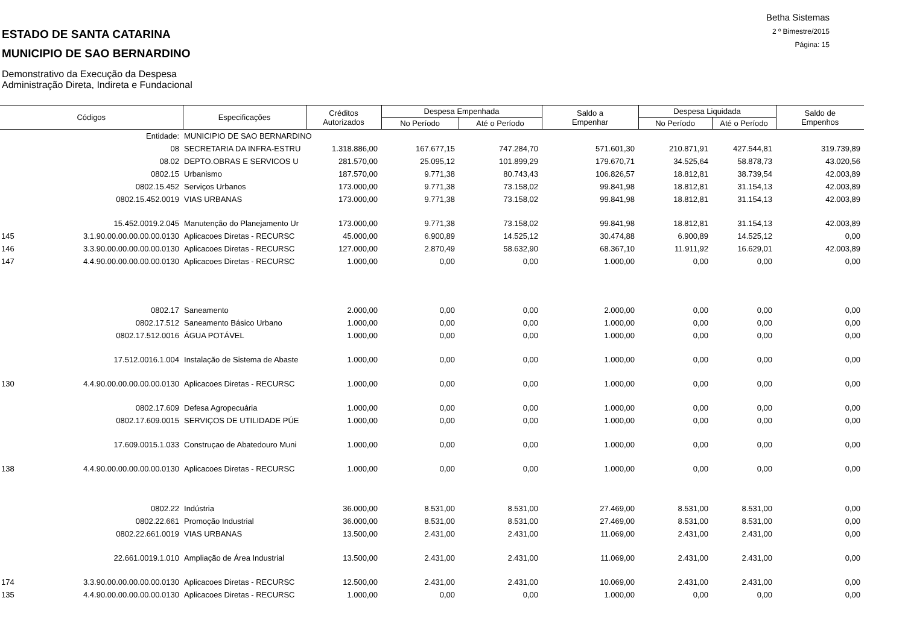Betha Sistemas
2 º Bimestre/2015
Página: 15
ESTADO DE SANTA CATARINA
MUNICIPIO DE SAO BERNARDINO
Demonstrativo da Execução da Despesa
Administração Direta, Indireta e Fundacional
| Códigos | | Especificações | Créditos Autorizados | Despesa Empenhada | | Saldo a Empenhar | Despesa Liquidada | | Saldo de Empenhos |
| --- | --- | --- | --- | --- | --- | --- | --- | --- | --- |
| | | | | No Período | Até o Período | | No Período | Até o Período | |
| | Entidade: | MUNICIPIO DE SAO BERNARDINO | | | | | | | |
| | 08 | SECRETARIA DA INFRA-ESTRU | 1.318.886,00 | 167.677,15 | 747.284,70 | 571.601,30 | 210.871,91 | 427.544,81 | 319.739,89 |
| | 08.02 | DEPTO.OBRAS E SERVICOS U | 281.570,00 | 25.095,12 | 101.899,29 | 179.670,71 | 34.525,64 | 58.878,73 | 43.020,56 |
| | 0802.15 | Urbanismo | 187.570,00 | 9.771,38 | 80.743,43 | 106.826,57 | 18.812,81 | 38.739,54 | 42.003,89 |
| | 0802.15.452 | Serviços Urbanos | 173.000,00 | 9.771,38 | 73.158,02 | 99.841,98 | 18.812,81 | 31.154,13 | 42.003,89 |
| | 0802.15.452.0019 | VIAS URBANAS | 173.000,00 | 9.771,38 | 73.158,02 | 99.841,98 | 18.812,81 | 31.154,13 | 42.003,89 |
| | 15.452.0019.2.045 | Manutenção do Planejamento Ur | 173.000,00 | 9.771,38 | 73.158,02 | 99.841,98 | 18.812,81 | 31.154,13 | 42.003,89 |
| 145 | 3.1.90.00.00.00.00.00.0130 | Aplicacoes Diretas - RECURSC | 45.000,00 | 6.900,89 | 14.525,12 | 30.474,88 | 6.900,89 | 14.525,12 | 0,00 |
| 146 | 3.3.90.00.00.00.00.00.0130 | Aplicacoes Diretas - RECURSC | 127.000,00 | 2.870,49 | 58.632,90 | 68.367,10 | 11.911,92 | 16.629,01 | 42.003,89 |
| 147 | 4.4.90.00.00.00.00.00.0130 | Aplicacoes Diretas - RECURSC | 1.000,00 | 0,00 | 0,00 | 1.000,00 | 0,00 | 0,00 | 0,00 |
| | 0802.17 | Saneamento | 2.000,00 | 0,00 | 0,00 | 2.000,00 | 0,00 | 0,00 | 0,00 |
| | 0802.17.512 | Saneamento Básico Urbano | 1.000,00 | 0,00 | 0,00 | 1.000,00 | 0,00 | 0,00 | 0,00 |
| | 0802.17.512.0016 | ÁGUA POTÁVEL | 1.000,00 | 0,00 | 0,00 | 1.000,00 | 0,00 | 0,00 | 0,00 |
| | 17.512.0016.1.004 | Instalação de Sistema de Abaste | 1.000,00 | 0,00 | 0,00 | 1.000,00 | 0,00 | 0,00 | 0,00 |
| 130 | 4.4.90.00.00.00.00.00.0130 | Aplicacoes Diretas - RECURSC | 1.000,00 | 0,00 | 0,00 | 1.000,00 | 0,00 | 0,00 | 0,00 |
| | 0802.17.609 | Defesa Agropecuária | 1.000,00 | 0,00 | 0,00 | 1.000,00 | 0,00 | 0,00 | 0,00 |
| | 0802.17.609.0015 | SERVIÇOS DE UTILIDADE PÚE | 1.000,00 | 0,00 | 0,00 | 1.000,00 | 0,00 | 0,00 | 0,00 |
| | 17.609.0015.1.033 | Construçao de Abatedouro Muni | 1.000,00 | 0,00 | 0,00 | 1.000,00 | 0,00 | 0,00 | 0,00 |
| 138 | 4.4.90.00.00.00.00.00.0130 | Aplicacoes Diretas - RECURSC | 1.000,00 | 0,00 | 0,00 | 1.000,00 | 0,00 | 0,00 | 0,00 |
| | 0802.22 | Indústria | 36.000,00 | 8.531,00 | 8.531,00 | 27.469,00 | 8.531,00 | 8.531,00 | 0,00 |
| | 0802.22.661 | Promoção Industrial | 36.000,00 | 8.531,00 | 8.531,00 | 27.469,00 | 8.531,00 | 8.531,00 | 0,00 |
| | 0802.22.661.0019 | VIAS URBANAS | 13.500,00 | 2.431,00 | 2.431,00 | 11.069,00 | 2.431,00 | 2.431,00 | 0,00 |
| | 22.661.0019.1.010 | Ampliação de Área Industrial | 13.500,00 | 2.431,00 | 2.431,00 | 11.069,00 | 2.431,00 | 2.431,00 | 0,00 |
| 174 | 3.3.90.00.00.00.00.00.0130 | Aplicacoes Diretas - RECURSC | 12.500,00 | 2.431,00 | 2.431,00 | 10.069,00 | 2.431,00 | 2.431,00 | 0,00 |
| 135 | 4.4.90.00.00.00.00.00.0130 | Aplicacoes Diretas - RECURSC | 1.000,00 | 0,00 | 0,00 | 1.000,00 | 0,00 | 0,00 | 0,00 |